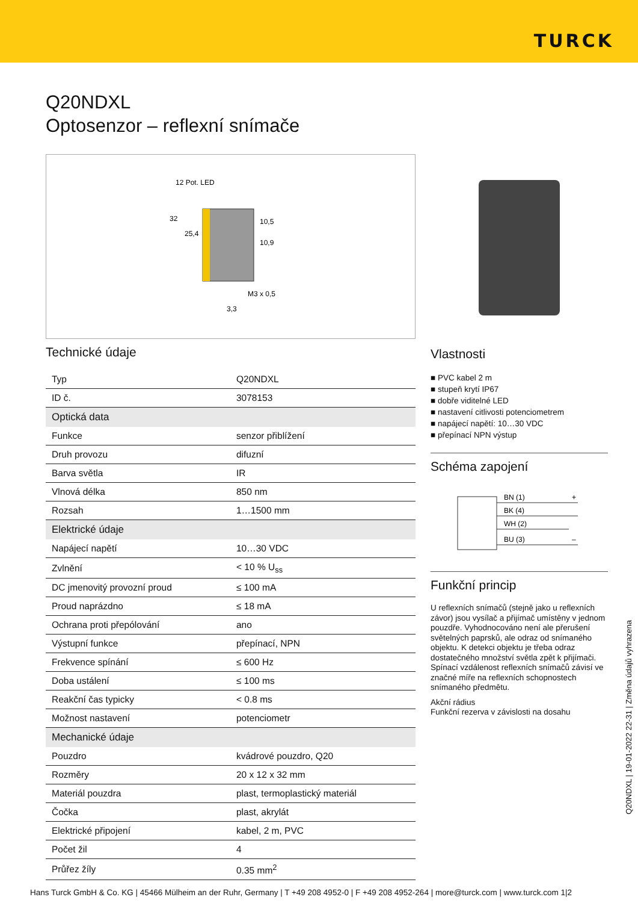TURCK
Q20NDXL
Optosenzor – reflexní snímače
12 Pot. LED
32
25,4
10,5
10,9
M3 x 0,5
3,3
Technické údaje
| Typ | Q20NDXL |
| ID č. | 3078153 |
| Optická data | |
| Funkce | senzor přiblížení |
| Druh provozu | difuzní |
| Barva světla | IR |
| Vlnová délka | 850 nm |
| Rozsah | 1…1500 mm |
| Elektrické údaje | |
| Napájecí napětí | 10…30 VDC |
| Zvlnění | < 10 % U<sub>ss</sub> |
| DC jmenovitý provozní proud | ≤ 100 mA |
| Proud naprázdno | ≤ 18 mA |
| Ochrana proti přepólování | ano |
| Výstupní funkce | přepínací, NPN |
| Frekvence spínání | ≤ 600 Hz |
| Doba ustálení | ≤ 100 ms |
| Reakční čas typicky | < 0.8 ms |
| Možnost nastavení | potenciometr |
| Mechanické údaje | |
| Pouzdro | kvádrové pouzdro, Q20 |
| Rozměry | 20 x 12 x 32 mm |
| Materiál pouzdra | plast, termoplastický materiál |
| Čočka | plast, akrylát |
| Elektrické připojení | kabel, 2 m, PVC |
| Počet žil | 4 |
| Průřez žíly | 0.35 mm<sup>2</sup> |
Vlastnosti
■ PVC kabel 2 m
■ stupeň krytí IP67
■ dobře viditelné LED
■ nastavení citlivosti potenciometrem
■ napájecí napětí: 10…30 VDC
■ přepínací NPN výstup
Schéma zapojení
BN (1)
BK (4)
WH (2)
BU (3)
+
–
Funkční princip
U reflexních snímačů (stejně jako u reflexních závor) jsou vysílač a přijímač umístěny v jednom pouzdře. Vyhodnocováno není ale přerušení světelných paprsků, ale odraz od snímaného objektu. K detekci objektu je třeba odraz dostatečného množství světla zpět k přijímači. Spínací vzdálenost reflexních snímačů závisí ve značné míře na reflexních schopnostech snímaného předmětu.
Akční rádius
Funkční rezerva v závislosti na dosahu
Q20NDXL | 19-01-2022 22-31 | Změna údajů vyhrazena
Hans Turck GmbH & Co. KG | 45466 Mülheim an der Ruhr, Germany | T +49 208 4952-0 | F +49 208 4952-264 | more@turck.com | www.turck.com 1|2